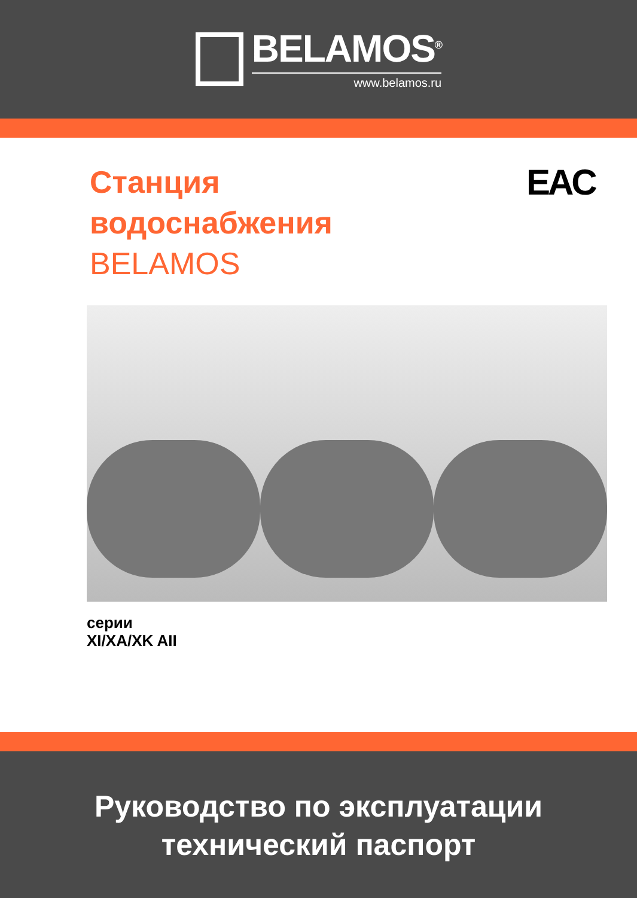BELAMOS<sup>®</sup>
www.belamos.ru
Станция
водоснабжения
BELAMOS
EAC
серии
XI/XA/XK AII
Руководство по эксплуатации
технический паспорт